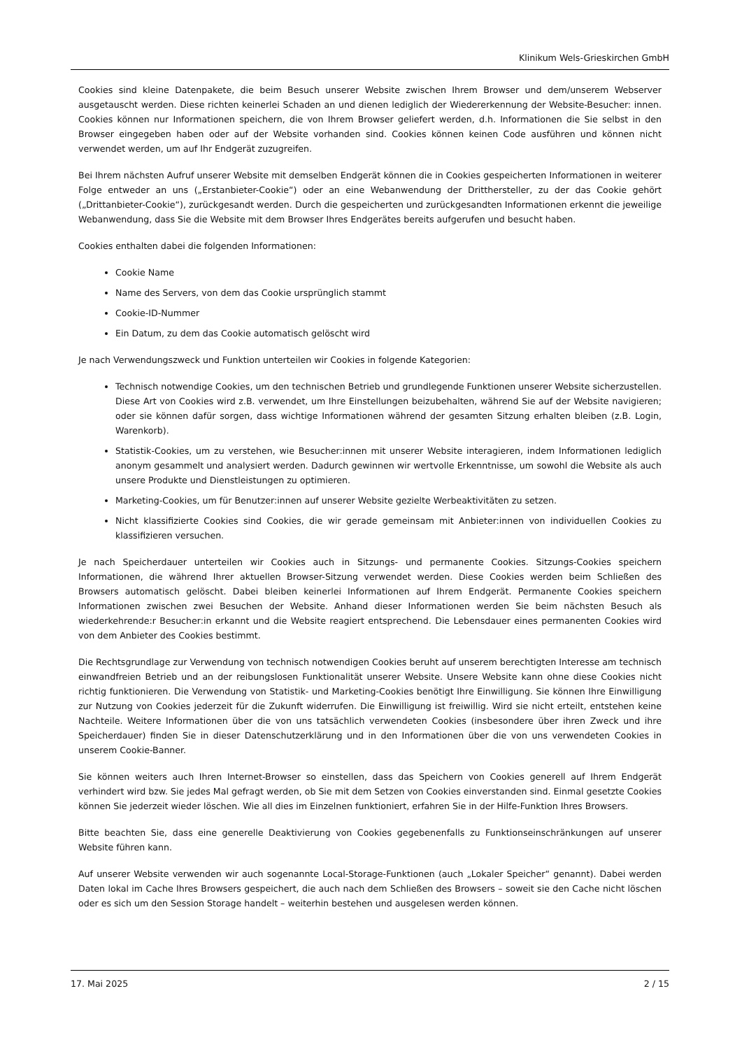Klinikum Wels-Grieskirchen GmbH
Cookies sind kleine Datenpakete, die beim Besuch unserer Website zwischen Ihrem Browser und dem/unserem Webserver ausgetauscht werden. Diese richten keinerlei Schaden an und dienen lediglich der Wiedererkennung der Website-Besucher: innen. Cookies können nur Informationen speichern, die von Ihrem Browser geliefert werden, d.h. Informationen die Sie selbst in den Browser eingegeben haben oder auf der Website vorhanden sind. Cookies können keinen Code ausführen und können nicht verwendet werden, um auf Ihr Endgerät zuzugreifen.
Bei Ihrem nächsten Aufruf unserer Website mit demselben Endgerät können die in Cookies gespeicherten Informationen in weiterer Folge entweder an uns („Erstanbieter-Cookie“) oder an eine Webanwendung der Dritthersteller, zu der das Cookie gehört („Drittanbieter-Cookie“), zurückgesandt werden. Durch die gespeicherten und zurückgesandten Informationen erkennt die jeweilige Webanwendung, dass Sie die Website mit dem Browser Ihres Endgerätes bereits aufgerufen und besucht haben.
Cookies enthalten dabei die folgenden Informationen:
Cookie Name
Name des Servers, von dem das Cookie ursprünglich stammt
Cookie-ID-Nummer
Ein Datum, zu dem das Cookie automatisch gelöscht wird
Je nach Verwendungszweck und Funktion unterteilen wir Cookies in folgende Kategorien:
Technisch notwendige Cookies, um den technischen Betrieb und grundlegende Funktionen unserer Website sicherzustellen. Diese Art von Cookies wird z.B. verwendet, um Ihre Einstellungen beizubehalten, während Sie auf der Website navigieren; oder sie können dafür sorgen, dass wichtige Informationen während der gesamten Sitzung erhalten bleiben (z.B. Login, Warenkorb).
Statistik-Cookies, um zu verstehen, wie Besucher:innen mit unserer Website interagieren, indem Informationen lediglich anonym gesammelt und analysiert werden. Dadurch gewinnen wir wertvolle Erkenntnisse, um sowohl die Website als auch unsere Produkte und Dienstleistungen zu optimieren.
Marketing-Cookies, um für Benutzer:innen auf unserer Website gezielte Werbeaktivitäten zu setzen.
Nicht klassifizierte Cookies sind Cookies, die wir gerade gemeinsam mit Anbieter:innen von individuellen Cookies zu klassifizieren versuchen.
Je nach Speicherdauer unterteilen wir Cookies auch in Sitzungs- und permanente Cookies. Sitzungs-Cookies speichern Informationen, die während Ihrer aktuellen Browser-Sitzung verwendet werden. Diese Cookies werden beim Schließen des Browsers automatisch gelöscht. Dabei bleiben keinerlei Informationen auf Ihrem Endgerät. Permanente Cookies speichern Informationen zwischen zwei Besuchen der Website. Anhand dieser Informationen werden Sie beim nächsten Besuch als wiederkehrende:r Besucher:in erkannt und die Website reagiert entsprechend. Die Lebensdauer eines permanenten Cookies wird von dem Anbieter des Cookies bestimmt.
Die Rechtsgrundlage zur Verwendung von technisch notwendigen Cookies beruht auf unserem berechtigten Interesse am technisch einwandfreien Betrieb und an der reibungslosen Funktionalität unserer Website. Unsere Website kann ohne diese Cookies nicht richtig funktionieren. Die Verwendung von Statistik- und Marketing-Cookies benötigt Ihre Einwilligung. Sie können Ihre Einwilligung zur Nutzung von Cookies jederzeit für die Zukunft widerrufen. Die Einwilligung ist freiwillig. Wird sie nicht erteilt, entstehen keine Nachteile. Weitere Informationen über die von uns tatsächlich verwendeten Cookies (insbesondere über ihren Zweck und ihre Speicherdauer) finden Sie in dieser Datenschutzerklärung und in den Informationen über die von uns verwendeten Cookies in unserem Cookie-Banner.
Sie können weiters auch Ihren Internet-Browser so einstellen, dass das Speichern von Cookies generell auf Ihrem Endgerät verhindert wird bzw. Sie jedes Mal gefragt werden, ob Sie mit dem Setzen von Cookies einverstanden sind. Einmal gesetzte Cookies können Sie jederzeit wieder löschen. Wie all dies im Einzelnen funktioniert, erfahren Sie in der Hilfe-Funktion Ihres Browsers.
Bitte beachten Sie, dass eine generelle Deaktivierung von Cookies gegebenenfalls zu Funktionseinschränkungen auf unserer Website führen kann.
Auf unserer Website verwenden wir auch sogenannte Local-Storage-Funktionen (auch „Lokaler Speicher“ genannt). Dabei werden Daten lokal im Cache Ihres Browsers gespeichert, die auch nach dem Schließen des Browsers – soweit sie den Cache nicht löschen oder es sich um den Session Storage handelt – weiterhin bestehen und ausgelesen werden können.
17. Mai 2025 2 / 15